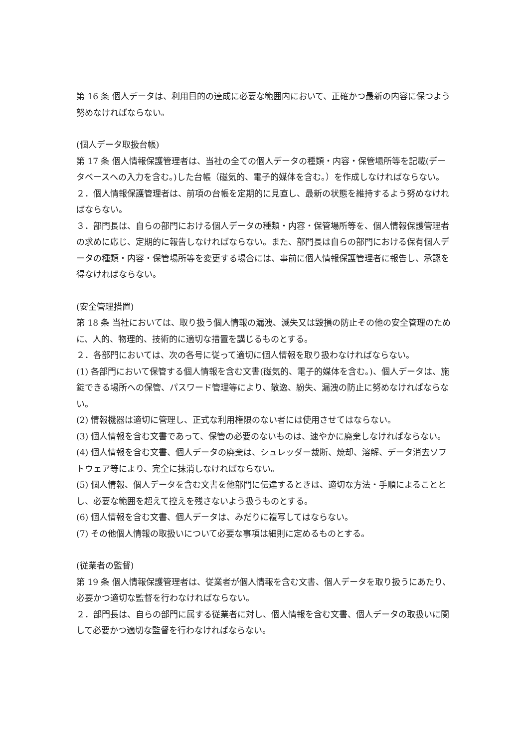第 16 条 個人データは、利用目的の達成に必要な範囲内において、正確かつ最新の内容に保つよう努めなければならない。
(個人データ取扱台帳)
第 17 条 個人情報保護管理者は、当社の全ての個人データの種類・内容・保管場所等を記載(データベースへの入力を含む。)した台帳（磁気的、電子的媒体を含む。）を作成しなければならない。
２．個人情報保護管理者は、前項の台帳を定期的に見直し、最新の状態を維持するよう努めなければならない。
３．部門長は、自らの部門における個人データの種類・内容・保管場所等を、個人情報保護管理者の求めに応じ、定期的に報告しなければならない。また、部門長は自らの部門における保有個人データの種類・内容・保管場所等を変更する場合には、事前に個人情報保護管理者に報告し、承認を得なければならない。
(安全管理措置)
第 18 条 当社においては、取り扱う個人情報の漏洩、滅失又は毀損の防止その他の安全管理のために、人的、物理的、技術的に適切な措置を講じるものとする。
２．各部門においては、次の各号に従って適切に個人情報を取り扱わなければならない。
(1) 各部門において保管する個人情報を含む文書(磁気的、電子的媒体を含む。)、個人データは、施錠できる場所への保管、パスワード管理等により、散逸、紛失、漏洩の防止に努めなければならない。
(2) 情報機器は適切に管理し、正式な利用権限のない者には使用させてはならない。
(3) 個人情報を含む文書であって、保管の必要のないものは、速やかに廃棄しなければならない。
(4) 個人情報を含む文書、個人データの廃棄は、シュレッダー裁断、焼却、溶解、データ消去ソフトウェア等により、完全に抹消しなければならない。
(5) 個人情報、個人データを含む文書を他部門に伝達するときは、適切な方法・手順によることとし、必要な範囲を超えて控えを残さないよう扱うものとする。
(6) 個人情報を含む文書、個人データは、みだりに複写してはならない。
(7) その他個人情報の取扱いについて必要な事項は細則に定めるものとする。
(従業者の監督)
第 19 条 個人情報保護管理者は、従業者が個人情報を含む文書、個人データを取り扱うにあたり、必要かつ適切な監督を行わなければならない。
２．部門長は、自らの部門に属する従業者に対し、個人情報を含む文書、個人データの取扱いに関して必要かつ適切な監督を行わなければならない。